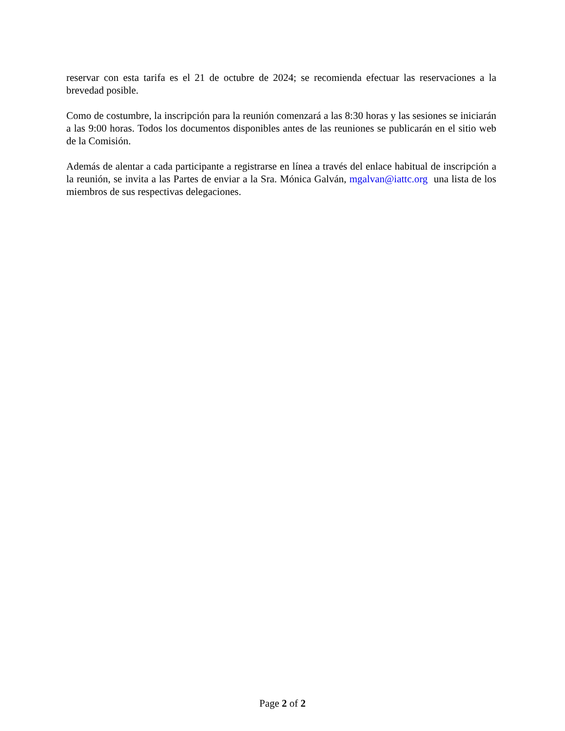reservar con esta tarifa es el 21 de octubre de 2024; se recomienda efectuar las reservaciones a la brevedad posible.
Como de costumbre, la inscripción para la reunión comenzará a las 8:30 horas y las sesiones se iniciarán a las 9:00 horas. Todos los documentos disponibles antes de las reuniones se publicarán en el sitio web de la Comisión.
Además de alentar a cada participante a registrarse en línea a través del enlace habitual de inscripción a la reunión, se invita a las Partes de enviar a la Sra. Mónica Galván, mgalvan@iattc.org una lista de los miembros de sus respectivas delegaciones.
Page 2 of 2